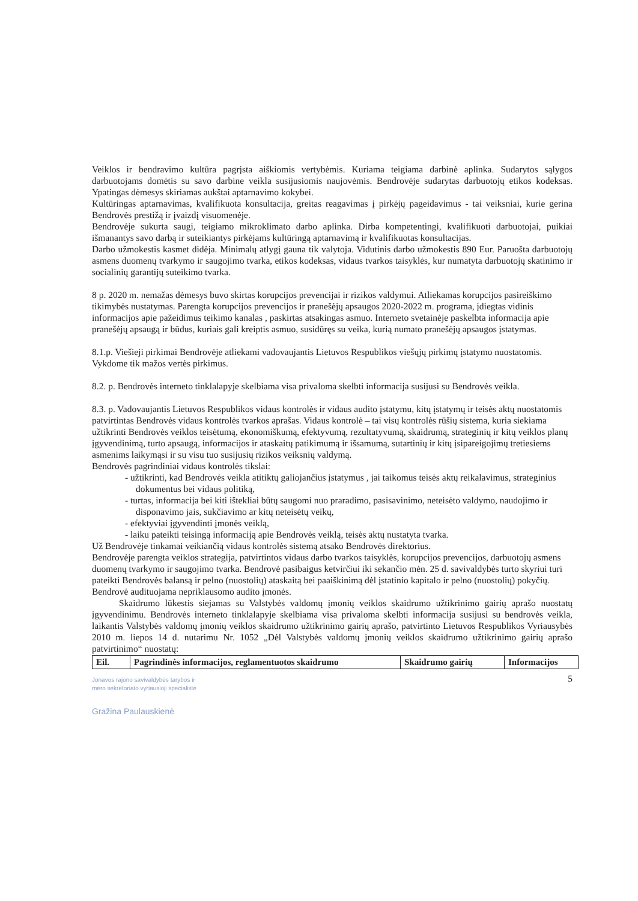Veiklos ir bendravimo kultūra pagrįsta aiškiomis vertybėmis. Kuriama teigiama darbinė aplinka. Sudarytos sąlygos darbuotojams domėtis su savo darbine veikla susijusiomis naujovėmis. Bendrovėje sudarytas darbuotojų etikos kodeksas. Ypatingas dėmesys skiriamas aukštai aptarnavimo kokybei.
Kultūringas aptarnavimas, kvalifikuota konsultacija, greitas reagavimas į pirkėjų pageidavimus - tai veiksniai, kurie gerina Bendrovės prestižą ir įvaizdį visuomenėje.
Bendrovėje sukurta saugi, teigiamo mikroklimato darbo aplinka. Dirba kompetentingi, kvalifikuoti darbuotojai, puikiai išmanantys savo darbą ir suteikiantys pirkėjams kultūringą aptarnavimą ir kvalifikuotas konsultacijas.
Darbo užmokestis kasmet didėja. Minimalų atlygį gauna tik valytoja. Vidutinis darbo užmokestis 890 Eur. Paruošta darbuotojų asmens duomenų tvarkymo ir saugojimo tvarka, etikos kodeksas, vidaus tvarkos taisyklės, kur numatyta darbuotojų skatinimo ir socialinių garantijų suteikimo tvarka.
8 p. 2020 m. nemažas dėmesys buvo skirtas korupcijos prevencijai ir rizikos valdymui. Atliekamas korupcijos pasireiškimo tikimybės nustatymas. Parengta korupcijos prevencijos ir pranešėjų apsaugos 2020-2022 m. programa, įdiegtas vidinis informacijos apie pažeidimus teikimo kanalas , paskirtas atsakingas asmuo. Interneto svetainėje paskelbta informacija apie pranešėjų apsaugą ir būdus, kuriais gali kreiptis asmuo, susidūręs su veika, kurią numato pranešėjų apsaugos įstatymas.
8.1.p. Viešieji pirkimai Bendrovėje atliekami vadovaujantis Lietuvos Respublikos viešųjų pirkimų įstatymo nuostatomis. Vykdome tik mažos vertės pirkimus.
8.2. p. Bendrovės interneto tinklalapyje skelbiama visa privaloma skelbti informacija susijusi su Bendrovės veikla.
8.3. p. Vadovaujantis Lietuvos Respublikos vidaus kontrolės ir vidaus audito įstatymu, kitų įstatymų ir teisės aktų nuostatomis patvirtintas Bendrovės vidaus kontrolės tvarkos aprašas. Vidaus kontrolė – tai visų kontrolės rūšių sistema, kuria siekiama užtikrinti Bendrovės veiklos teisėtumą, ekonomiškumą, efektyvumą, rezultatyvumą, skaidrumą, strateginių ir kitų veiklos planų įgyvendinimą, turto apsaugą, informacijos ir ataskaitų patikimumą ir išsamumą, sutartinių ir kitų įsipareigojimų tretiesiems asmenims laikymąsi ir su visu tuo susijusių rizikos veiksnių valdymą.
Bendrovės pagrindiniai vidaus kontrolės tikslai:
- užtikrinti, kad Bendrovės veikla atitiktų galiojančius įstatymus , jai taikomus teisės aktų reikalavimus, strateginius dokumentus bei vidaus politiką,
- turtas, informacija bei kiti ištekliai būtų saugomi nuo praradimo, pasisavinimo, neteisėto valdymo, naudojimo ir disponavimo jais, sukčiavimo ar kitų neteisėtų veikų,
- efektyviai įgyvendinti įmonės veiklą,
- laiku pateikti teisingą informaciją apie Bendrovės veiklą, teisės aktų nustatyta tvarka.
Už Bendrovėje tinkamai veikiančią vidaus kontrolės sistemą atsako Bendrovės direktorius.
Bendrovėje parengta veiklos strategija, patvirtintos vidaus darbo tvarkos taisyklės, korupcijos prevencijos, darbuotojų asmens duomenų tvarkymo ir saugojimo tvarka. Bendrovė pasibaigus ketvirčiui iki sekančio mėn. 25 d. savivaldybės turto skyriui turi pateikti Bendrovės balansą ir pelno (nuostolių) ataskaitą bei paaiškinimą dėl įstatinio kapitalo ir pelno (nuostolių) pokyčių. Bendrovė audituojama nepriklausomo audito įmonės.
Skaidrumo lūkestis siejamas su Valstybės valdomų įmonių veiklos skaidrumo užtikrinimo gairių aprašo nuostatų įgyvendinimu. Bendrovės interneto tinklalapyje skelbiama visa privaloma skelbti informacija susijusi su bendrovės veikla, laikantis Valstybės valdomų įmonių veiklos skaidrumo užtikrinimo gairių aprašo, patvirtinto Lietuvos Respublikos Vyriausybės 2010 m. liepos 14 d. nutarimu Nr. 1052 „Dėl Valstybės valdomų įmonių veiklos skaidrumo užtikrinimo gairių aprašo patvirtinimo“ nuostatų:
| Eil. | Pagrindinės informacijos, reglamentuotos skaidrumo | Skaidrumo gairių | Informacijos |
| --- | --- | --- | --- |
5
Jonavos rajono savivaldybės tarybos ir
mero sekretoriato vyriausioji specialistė
Gražina Paulauskienė